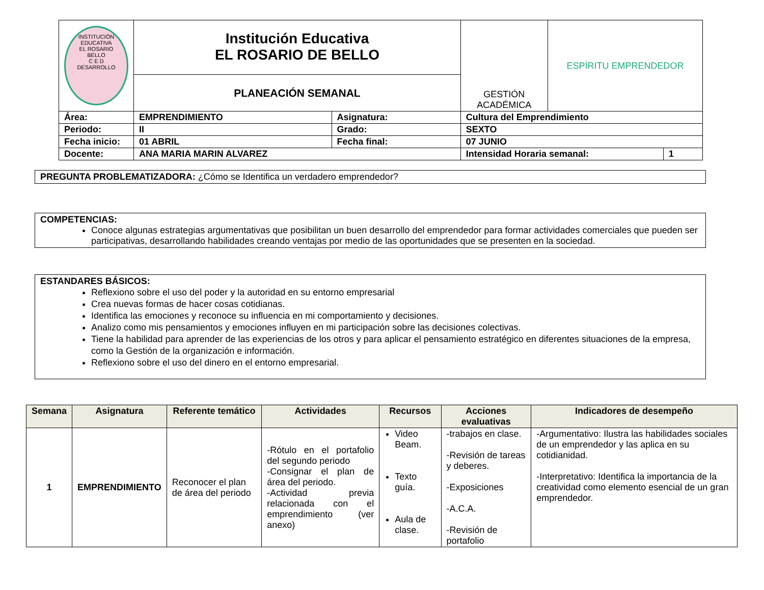| INSTITUCIÓN EDUCATIVA EL ROSARIO BELLO C E D DESARROLLO | Institución Educativa EL ROSARIO DE BELLO | | | GESTIÓN ACADÉMICA | ESPÍRITU EMPRENDEDOR | |
| | PLANEACIÓN SEMANAL | | | | | |
| Área: | EMPRENDIMIENTO | Asignatura: | Cultura del Emprendimiento | | | |
| Periodo: | II | Grado: | SEXTO | | | |
| Fecha inicio: | 01 ABRIL | Fecha final: | 07 JUNIO | | | |
| Docente: | ANA MARIA MARIN ALVAREZ | | | Intensidad Horaria semanal: | | 1 |
PREGUNTA PROBLEMATIZADORA: ¿Cómo se Identifica un verdadero emprendedor?
COMPETENCIAS:
Conoce algunas estrategias argumentativas que posibilitan un buen desarrollo del emprendedor para formar actividades comerciales que pueden ser participativas, desarrollando habilidades creando ventajas por medio de las oportunidades que se presenten en la sociedad.
ESTANDARES BÁSICOS:
Reflexiono sobre el uso del poder y la autoridad en su entorno empresarial
Crea nuevas formas de hacer cosas cotidianas.
Identifica las emociones y reconoce su influencia en mi comportamiento y decisiones.
Analizo como mis pensamientos y emociones influyen en mi participación sobre las decisiones colectivas.
Tiene la habilidad para aprender de las experiencias de los otros y para aplicar el pensamiento estratégico en diferentes situaciones de la empresa, como la Gestión de la organización e información.
Reflexiono sobre el uso del dinero en el entorno empresarial.
| Semana | Asignatura | Referente temático | Actividades | Recursos | Acciones evaluativas | Indicadores de desempeño |
| --- | --- | --- | --- | --- | --- | --- |
| 1 | EMPRENDIMIENTO | Reconocer el plan de área del periodo | -Rótulo en el portafolio del segundo periodo -Consignar el plan de área del periodo. -Actividad previa relacionada con el emprendimiento (ver anexo) | Video Beam. Texto guía. Aula de clase. | -trabajos en clase. -Revisión de tareas y deberes. -Exposiciones -A.C.A. -Revisión de portafolio | -Argumentativo: Ilustra las habilidades sociales de un emprendedor y las aplica en su cotidianidad. -Interpretativo: Identifica la importancia de la creatividad como elemento esencial de un gran emprendedor. |